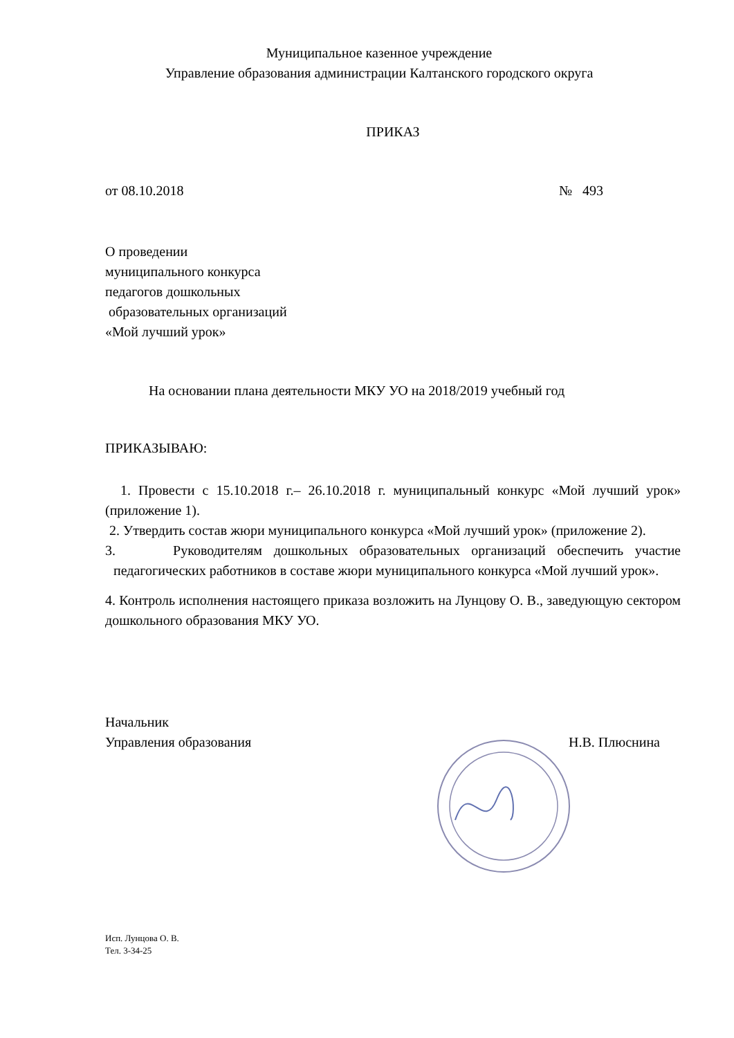Муниципальное казенное учреждение
Управление образования администрации Калтанского городского округа
ПРИКАЗ
от 08.10.2018 № 493
О проведении
муниципального конкурса
педагогов дошкольных
образовательных организаций
«Мой лучший урок»
На основании плана деятельности МКУ УО на 2018/2019 учебный год
ПРИКАЗЫВАЮ:
1. Провести с 15.10.2018 г.– 26.10.2018 г. муниципальный конкурс «Мой лучший урок» (приложение 1).
2. Утвердить состав жюри муниципального конкурса «Мой лучший урок» (приложение 2).
3. Руководителям дошкольных образовательных организаций обеспечить участие педагогических работников в составе жюри муниципального конкурса «Мой лучший урок».
4. Контроль исполнения настоящего приказа возложить на Лунцову О. В., заведующую сектором дошкольного образования МКУ УО.
Начальник
Управления образования Н.В. Плюснина
Исп. Лунцова О. В.
Тел. 3-34-25